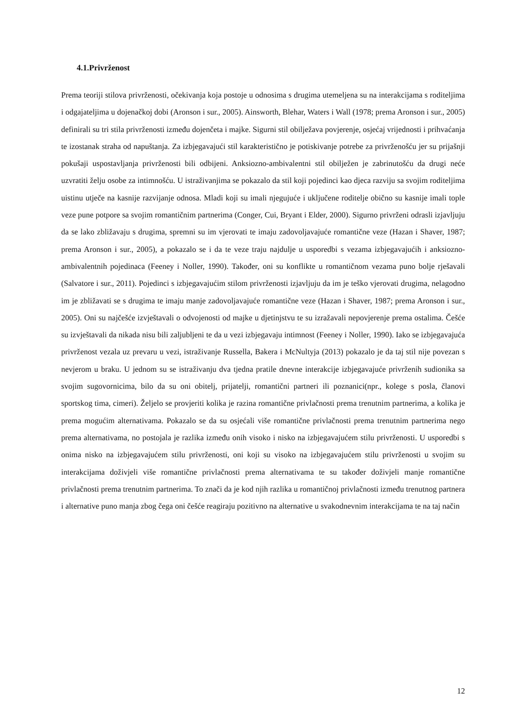4.1.Privrženost
Prema teoriji stilova privrženosti, očekivanja koja postoje u odnosima s drugima utemeljena su na interakcijama s roditeljima i odgajateljima u dojenačkoj dobi (Aronson i sur., 2005). Ainsworth, Blehar, Waters i Wall (1978; prema Aronson i sur., 2005) definirali su tri stila privrženosti između dojenčeta i majke. Sigurni stil obilježava povjerenje, osjećaj vrijednosti i prihvaćanja te izostanak straha od napuštanja. Za izbjegavajući stil karakteristično je potiskivanje potrebe za privrženošću jer su prijašnji pokušaji uspostavljanja privrženosti bili odbijeni. Anksiozno-ambivalentni stil obilježen je zabrinutošću da drugi neće uzvratiti želju osobe za intimnošću. U istraživanjima se pokazalo da stil koji pojedinci kao djeca razviju sa svojim roditeljima uistinu utječe na kasnije razvijanje odnosa. Mladi koji su imali njegujuće i uključene roditelje obično su kasnije imali tople veze pune potpore sa svojim romantičnim partnerima (Conger, Cui, Bryant i Elder, 2000). Sigurno privrženi odrasli izjavljuju da se lako zbližavaju s drugima, spremni su im vjerovati te imaju zadovoljavajuće romantične veze (Hazan i Shaver, 1987; prema Aronson i sur., 2005), a pokazalo se i da te veze traju najdulje u usporedbi s vezama izbjegavajućih i anksiozno-ambivalentnih pojedinaca (Feeney i Noller, 1990). Također, oni su konflikte u romantičnom vezama puno bolje rješavali (Salvatore i sur., 2011). Pojedinci s izbjegavajućim stilom privrženosti izjavljuju da im je teško vjerovati drugima, nelagodno im je zbližavati se s drugima te imaju manje zadovoljavajuće romantične veze (Hazan i Shaver, 1987; prema Aronson i sur., 2005). Oni su najčešće izvještavali o odvojenosti od majke u djetinjstvu te su izražavali nepovjerenje prema ostalima. Češće su izvještavali da nikada nisu bili zaljubljeni te da u vezi izbjegavaju intimnost (Feeney i Noller, 1990). Iako se izbjegavajuća privrženost vezala uz prevaru u vezi, istraživanje Russella, Bakera i McNultyja (2013) pokazalo je da taj stil nije povezan s nevjerom u braku. U jednom su se istraživanju dva tjedna pratile dnevne interakcije izbjegavajuće privrženih sudionika sa svojim sugovornicima, bilo da su oni obitelj, prijatelji, romantični partneri ili poznanici(npr., kolege s posla, članovi sportskog tima, cimeri). Željelo se provjeriti kolika je razina romantične privlačnosti prema trenutnim partnerima, a kolika je prema mogućim alternativama. Pokazalo se da su osjećali više romantične privlačnosti prema trenutnim partnerima nego prema alternativama, no postojala je razlika između onih visoko i nisko na izbjegavajućem stilu privrženosti. U usporedbi s onima nisko na izbjegavajućem stilu privrženosti, oni koji su visoko na izbjegavajućem stilu privrženosti u svojim su interakcijama doživjeli više romantične privlačnosti prema alternativama te su također doživjeli manje romantične privlačnosti prema trenutnim partnerima. To znači da je kod njih razlika u romantičnoj privlačnosti između trenutnog partnera i alternative puno manja zbog čega oni češće reagiraju pozitivno na alternative u svakodnevnim interakcijama te na taj način
12